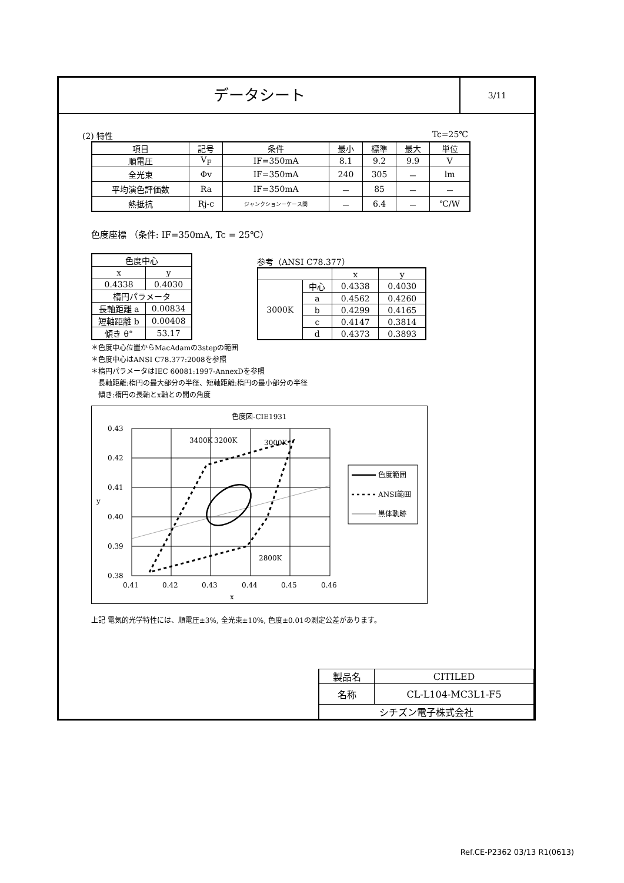データシート
3/11
(2) 特性 Tc=25℃
| 項目 | 記号 | 条件 | 最小 | 標準 | 最大 | 単位 |
| --- | --- | --- | --- | --- | --- | --- |
| 順電圧 | V<sub>F</sub> | IF=350mA | 8.1 | 9.2 | 9.9 | V |
| 全光束 | Φv | IF=350mA | 240 | 305 | － | lm |
| 平均演色評価数 | Ra | IF=350mA | － | 85 | － | － |
| 熱抵抗 | Rj-c | ジャンクションーケース間 | － | 6.4 | － | ℃/W |
色度座標 （条件: IF=350mA, Tc = 25℃）
| 色度中心 | |
| x | y |
| 0.4338 | 0.4030 |
| 楕円パラメータ | |
| 長軸距離 a | 0.00834 |
| 短軸距離 b | 0.00408 |
| 傾き θ° | 53.17 |
参考（ANSI C78.377）
| | | x | y |
| 3000K | 中心 | 0.4338 | 0.4030 |
| | a | 0.4562 | 0.4260 |
| | b | 0.4299 | 0.4165 |
| | c | 0.4147 | 0.3814 |
| | d | 0.4373 | 0.3893 |
＊色度中心位置からMacAdamの3stepの範囲
＊色度中心はANSI C78.377:2008を参照
＊楕円パラメータはIEC 60081:1997-AnnexDを参照
　長軸距離:楕円の最大部分の半径、短軸距離:楕円の最小部分の半径
　傾き:楕円の長軸とx軸との間の角度
色度図-CIE1931
3400K
3200K
3000K
2800K
0.43
0.42
0.41
0.40
0.39
0.38
0.41
0.42
0.43
0.44
0.45
0.46
x
y
色度範囲
ANSI範囲
黒体軌跡
上記 電気的光学特性には、順電圧±3%, 全光束±10%, 色度±0.01の測定公差があります。
| 製品名 | CITILED |
| 名称 | CL-L104-MC3L1-F5 |
| シチズン電子株式会社 | |
Ref.CE-P2362 03/13 R1(0613)